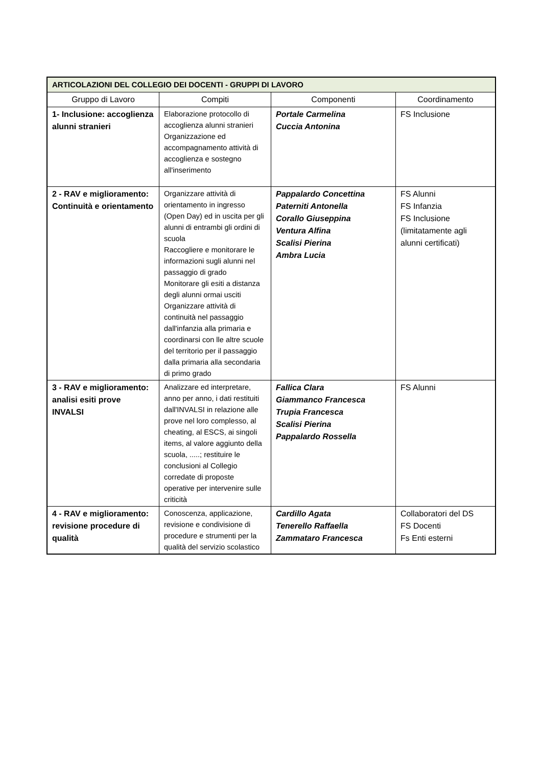| ARTICOLAZIONI DEL COLLEGIO DEI DOCENTI - GRUPPI DI LAVORO | | | |
| --- | --- | --- | --- |
| Gruppo di Lavoro | Compiti | Componenti | Coordinamento |
| 1- Inclusione: accoglienza alunni stranieri | Elaborazione protocollo di accoglienza alunni stranieri Organizzazione ed accompagnamento attività di accoglienza e sostegno all'inserimento | Portale Carmelina Cuccia Antonina | FS Inclusione |
| 2 - RAV e miglioramento: Continuità e orientamento | Organizzare attività di orientamento in ingresso (Open Day) ed in uscita per gli alunni di entrambi gli ordini di scuola Raccogliere e monitorare le informazioni sugli alunni nel passaggio di grado Monitorare gli esiti a distanza degli alunni ormai usciti Organizzare attività di continuità nel passaggio dall'infanzia alla primaria e coordinarsi con lle altre scuole del territorio per il passaggio dalla primaria alla secondaria di primo grado | Pappalardo Concettina Paterniti Antonella Corallo Giuseppina Ventura Alfina Scalisi Pierina Ambra Lucia | FS Alunni FS Infanzia FS Inclusione (limitatamente agli alunni certificati) |
| 3 - RAV e miglioramento: analisi esiti prove INVALSI | Analizzare ed interpretare, anno per anno, i dati restituiti dall'INVALSI in relazione alle prove nel loro complesso, al cheating, al ESCS, ai singoli items, al valore aggiunto della scuola, .....; restituire le conclusioni al Collegio corredate di proposte operative per intervenire sulle criticità | Fallica Clara Giammanco Francesca Trupia Francesca Scalisi Pierina Pappalardo Rossella | FS Alunni |
| 4 - RAV e miglioramento: revisione procedure di qualità | Conoscenza, applicazione, revisione e condivisione di procedure e strumenti per la qualità del servizio scolastico | Cardillo Agata Tenerello Raffaella Zammataro Francesca | Collaboratori del DS FS Docenti Fs Enti esterni |